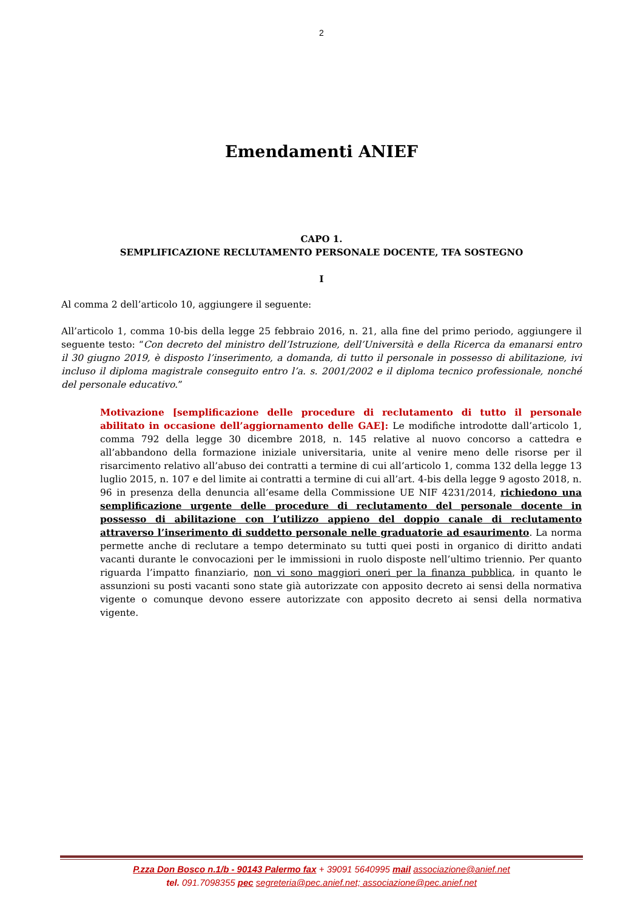2
Emendamenti ANIEF
CAPO 1.
SEMPLIFICAZIONE RECLUTAMENTO PERSONALE DOCENTE, TFA SOSTEGNO
I
Al comma 2 dell’articolo 10, aggiungere il seguente:
All’articolo 1, comma 10-bis della legge 25 febbraio 2016, n. 21, alla fine del primo periodo, aggiungere il seguente testo: “Con decreto del ministro dell’Istruzione, dell’Università e della Ricerca da emanarsi entro il 30 giugno 2019, è disposto l’inserimento, a domanda, di tutto il personale in possesso di abilitazione, ivi incluso il diploma magistrale conseguito entro l’a. s. 2001/2002 e il diploma tecnico professionale, nonché del personale educativo.”
Motivazione [semplificazione delle procedure di reclutamento di tutto il personale abilitato in occasione dell’aggiornamento delle GAE]: Le modifiche introdotte dall’articolo 1, comma 792 della legge 30 dicembre 2018, n. 145 relative al nuovo concorso a cattedra e all’abbandono della formazione iniziale universitaria, unite al venire meno delle risorse per il risarcimento relativo all’abuso dei contratti a termine di cui all’articolo 1, comma 132 della legge 13 luglio 2015, n. 107 e del limite ai contratti a termine di cui all’art. 4-bis della legge 9 agosto 2018, n. 96 in presenza della denuncia all’esame della Commissione UE NIF 4231/2014, richiedono una semplificazione urgente delle procedure di reclutamento del personale docente in possesso di abilitazione con l’utilizzo appieno del doppio canale di reclutamento attraverso l’inserimento di suddetto personale nelle graduatorie ad esaurimento. La norma permette anche di reclutare a tempo determinato su tutti quei posti in organico di diritto andati vacanti durante le convocazioni per le immissioni in ruolo disposte nell’ultimo triennio. Per quanto riguarda l’impatto finanziario, non vi sono maggiori oneri per la finanza pubblica, in quanto le assunzioni su posti vacanti sono state già autorizzate con apposito decreto ai sensi della normativa vigente o comunque devono essere autorizzate con apposito decreto ai sensi della normativa vigente.
P.zza Don Bosco n.1/b - 90143 Palermo fax + 39091 5640995 mail associazione@anief.net
tel. 091.7098355 pec segreteria@pec.anief.net; associazione@pec.anief.net